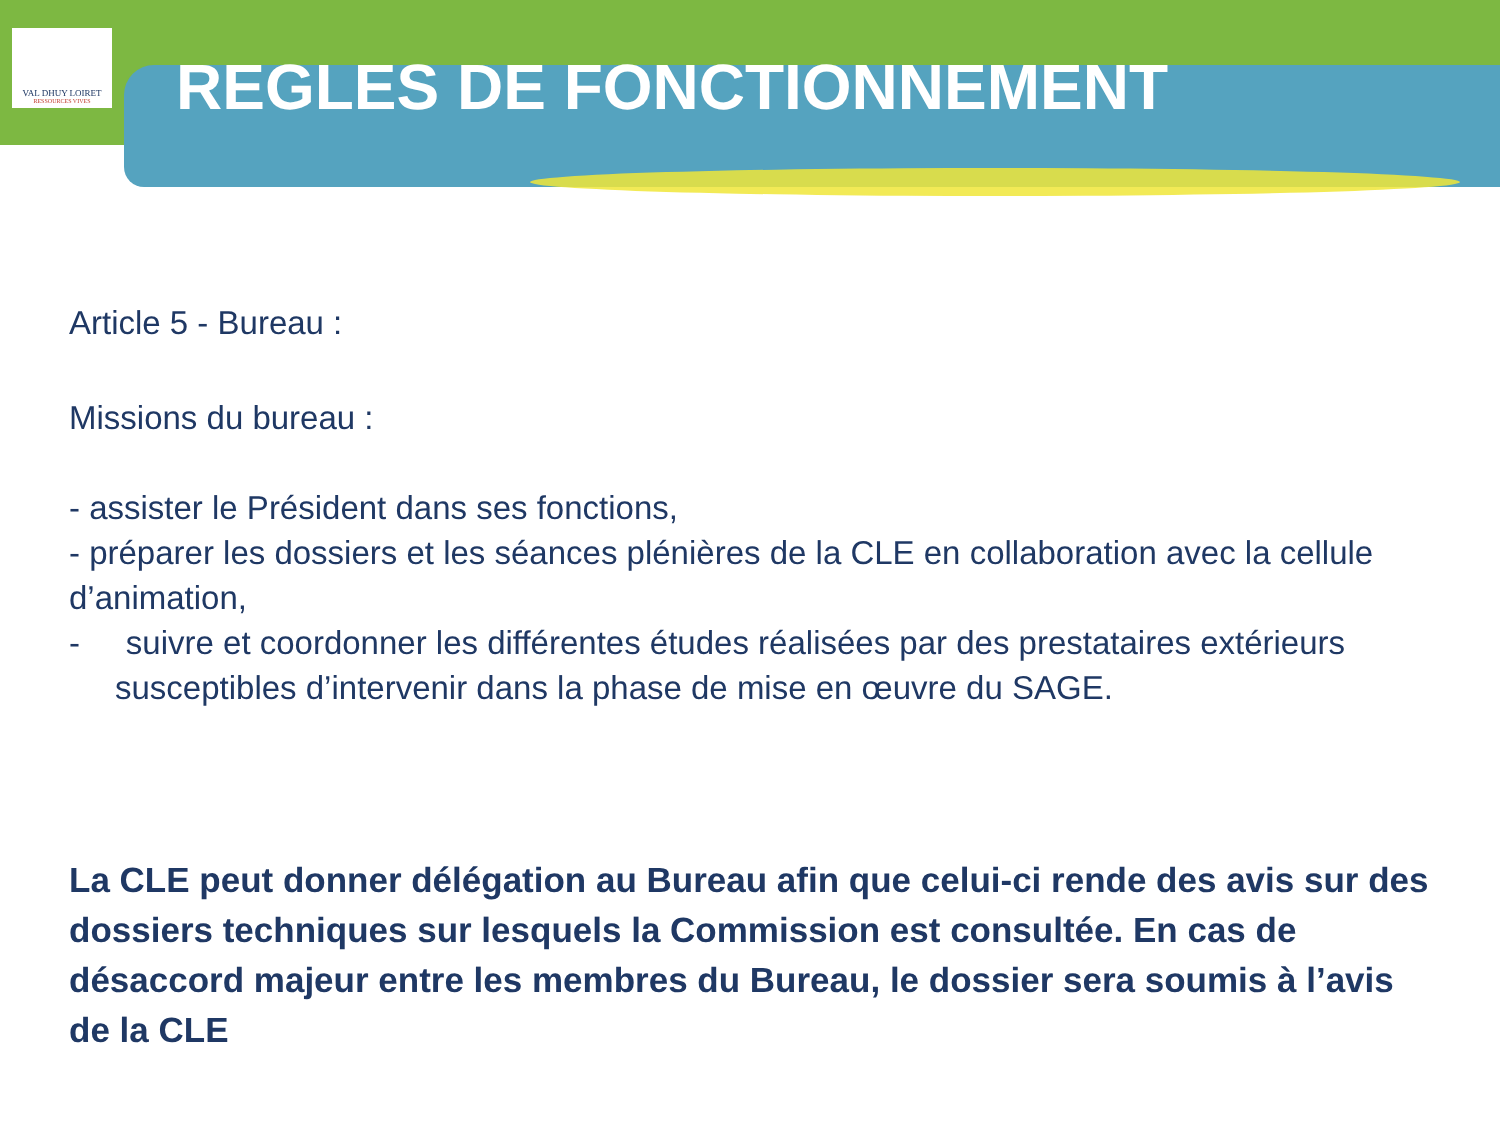VAL DHUY LOIRET
RESSOURCES VIVES
REGLES DE FONCTIONNEMENT
Article 5 - Bureau :
Missions du bureau :
- assister le Président dans ses fonctions,
- préparer les dossiers et les séances plénières de la CLE en collaboration avec la cellule d’animation,
- suivre et coordonner les différentes études réalisées par des prestataires extérieurs susceptibles d’intervenir dans la phase de mise en œuvre du SAGE.
La CLE peut donner délégation au Bureau afin que celui-ci rende des avis sur des dossiers techniques sur lesquels la Commission est consultée. En cas de désaccord majeur entre les membres du Bureau, le dossier sera soumis à l’avis de la CLE